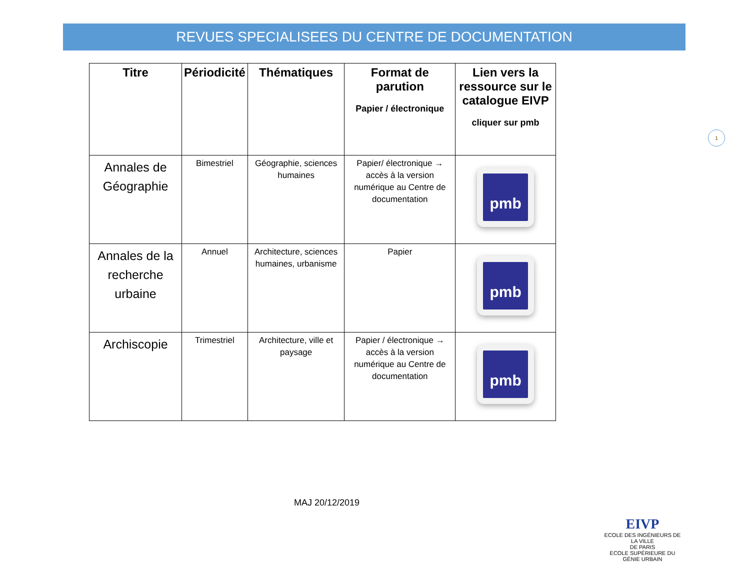REVUES SPECIALISEES DU CENTRE DE DOCUMENTATION
| Titre | Périodicité | Thématiques | Format de parution Papier / électronique | Lien vers la ressource sur le catalogue EIVP cliquer sur pmb |
| --- | --- | --- | --- | --- |
| Annales de Géographie | Bimestriel | Géographie, sciences humaines | Papier/ électronique → accès à la version numérique au Centre de documentation | pmb |
| Annales de la recherche urbaine | Annuel | Architecture, sciences humaines, urbanisme | Papier | pmb |
| Archiscopie | Trimestriel | Architecture, ville et paysage | Papier / électronique → accès à la version numérique au Centre de documentation | pmb |
1
MAJ 20/12/2019
EIVP
ECOLE DES INGÉNIEURS DE LA VILLE
DE PARIS
ECOLE SUPÉRIEURE DU GÉNIE URBAIN